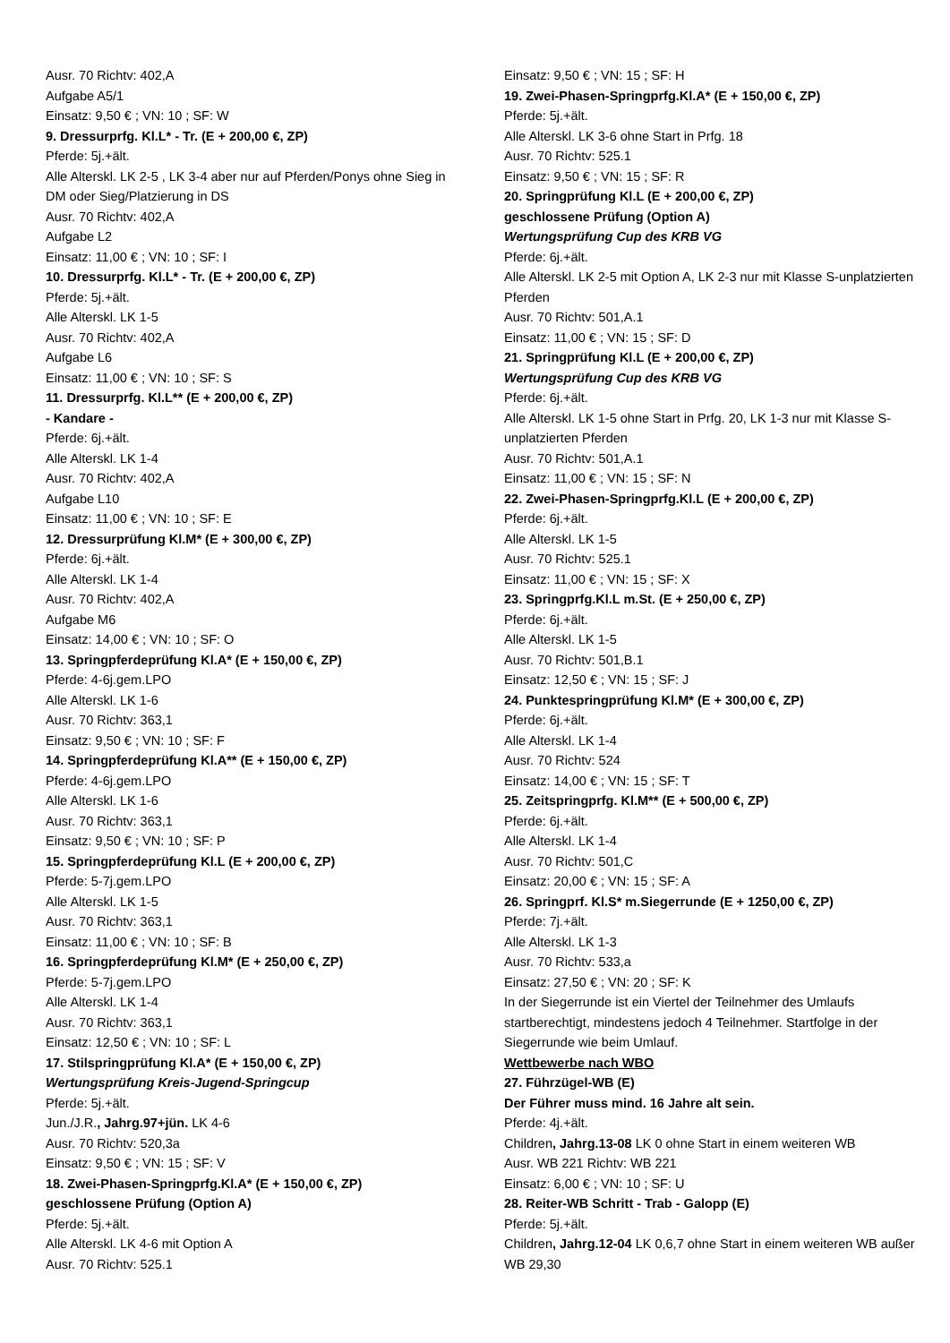Ausr. 70 Richtv: 402,A
Aufgabe A5/1
Einsatz: 9,50 € ; VN: 10 ; SF: W
9. Dressurprfg. Kl.L* - Tr. (E + 200,00 €, ZP)
Pferde: 5j.+ält.
Alle Alterskl. LK 2-5 , LK 3-4 aber nur auf Pferden/Ponys ohne Sieg in DM oder Sieg/Platzierung in DS
Ausr. 70 Richtv: 402,A
Aufgabe L2
Einsatz: 11,00 € ; VN: 10 ; SF: I
10. Dressurprfg. Kl.L* - Tr. (E + 200,00 €, ZP)
Pferde: 5j.+ält.
Alle Alterskl. LK 1-5
Ausr. 70 Richtv: 402,A
Aufgabe L6
Einsatz: 11,00 € ; VN: 10 ; SF: S
11. Dressurprfg. Kl.L** (E + 200,00 €, ZP)
- Kandare -
Pferde: 6j.+ält.
Alle Alterskl. LK 1-4
Ausr. 70 Richtv: 402,A
Aufgabe L10
Einsatz: 11,00 € ; VN: 10 ; SF: E
12. Dressurprüfung Kl.M* (E + 300,00 €, ZP)
Pferde: 6j.+ält.
Alle Alterskl. LK 1-4
Ausr. 70 Richtv: 402,A
Aufgabe M6
Einsatz: 14,00 € ; VN: 10 ; SF: O
13. Springpferdeprüfung Kl.A* (E + 150,00 €, ZP)
Pferde: 4-6j.gem.LPO
Alle Alterskl. LK 1-6
Ausr. 70 Richtv: 363,1
Einsatz: 9,50 € ; VN: 10 ; SF: F
14. Springpferdeprüfung Kl.A** (E + 150,00 €, ZP)
Pferde: 4-6j.gem.LPO
Alle Alterskl. LK 1-6
Ausr. 70 Richtv: 363,1
Einsatz: 9,50 € ; VN: 10 ; SF: P
15. Springpferdeprüfung Kl.L (E + 200,00 €, ZP)
Pferde: 5-7j.gem.LPO
Alle Alterskl. LK 1-5
Ausr. 70 Richtv: 363,1
Einsatz: 11,00 € ; VN: 10 ; SF: B
16. Springpferdeprüfung Kl.M* (E + 250,00 €, ZP)
Pferde: 5-7j.gem.LPO
Alle Alterskl. LK 1-4
Ausr. 70 Richtv: 363,1
Einsatz: 12,50 € ; VN: 10 ; SF: L
17. Stilspringprüfung Kl.A* (E + 150,00 €, ZP)
Wertungsprüfung Kreis-Jugend-Springcup
Pferde: 5j.+ält.
Jun./J.R., Jahrg.97+jün. LK 4-6
Ausr. 70 Richtv: 520,3a
Einsatz: 9,50 € ; VN: 15 ; SF: V
18. Zwei-Phasen-Springprfg.Kl.A* (E + 150,00 €, ZP)
geschlossene Prüfung (Option A)
Pferde: 5j.+ält.
Alle Alterskl. LK 4-6 mit Option A
Ausr. 70 Richtv: 525.1
Einsatz: 9,50 € ; VN: 15 ; SF: H
19. Zwei-Phasen-Springprfg.Kl.A* (E + 150,00 €, ZP)
Pferde: 5j.+ält.
Alle Alterskl. LK 3-6 ohne Start in Prfg. 18
Ausr. 70 Richtv: 525.1
Einsatz: 9,50 € ; VN: 15 ; SF: R
20. Springprüfung Kl.L (E + 200,00 €, ZP)
geschlossene Prüfung (Option A)
Wertungsprüfung Cup des KRB VG
Pferde: 6j.+ält.
Alle Alterskl. LK 2-5 mit Option A, LK 2-3 nur mit Klasse S-unplatzierten Pferden
Ausr. 70 Richtv: 501,A.1
Einsatz: 11,00 € ; VN: 15 ; SF: D
21. Springprüfung Kl.L (E + 200,00 €, ZP)
Wertungsprüfung Cup des KRB VG
Pferde: 6j.+ält.
Alle Alterskl. LK 1-5 ohne Start in Prfg. 20, LK 1-3 nur mit Klasse S-unplatzierten Pferden
Ausr. 70 Richtv: 501,A.1
Einsatz: 11,00 € ; VN: 15 ; SF: N
22. Zwei-Phasen-Springprfg.Kl.L (E + 200,00 €, ZP)
Pferde: 6j.+ält.
Alle Alterskl. LK 1-5
Ausr. 70 Richtv: 525.1
Einsatz: 11,00 € ; VN: 15 ; SF: X
23. Springprfg.Kl.L m.St. (E + 250,00 €, ZP)
Pferde: 6j.+ält.
Alle Alterskl. LK 1-5
Ausr. 70 Richtv: 501,B.1
Einsatz: 12,50 € ; VN: 15 ; SF: J
24. Punktespringprüfung Kl.M* (E + 300,00 €, ZP)
Pferde: 6j.+ält.
Alle Alterskl. LK 1-4
Ausr. 70 Richtv: 524
Einsatz: 14,00 € ; VN: 15 ; SF: T
25. Zeitspringprfg. Kl.M** (E + 500,00 €, ZP)
Pferde: 6j.+ält.
Alle Alterskl. LK 1-4
Ausr. 70 Richtv: 501,C
Einsatz: 20,00 € ; VN: 15 ; SF: A
26. Springprf. Kl.S* m.Siegerrunde (E + 1250,00 €, ZP)
Pferde: 7j.+ält.
Alle Alterskl. LK 1-3
Ausr. 70 Richtv: 533,a
Einsatz: 27,50 € ; VN: 20 ; SF: K
In der Siegerrunde ist ein Viertel der Teilnehmer des Umlaufs startberechtigt, mindestens jedoch 4 Teilnehmer. Startfolge in der Siegerrunde wie beim Umlauf.
Wettbewerbe nach WBO
27. Führzügel-WB (E)
Der Führer muss mind. 16 Jahre alt sein.
Pferde: 4j.+ält.
Children, Jahrg.13-08 LK 0 ohne Start in einem weiteren WB
Ausr. WB 221 Richtv: WB 221
Einsatz: 6,00 € ; VN: 10 ; SF: U
28. Reiter-WB Schritt - Trab - Galopp (E)
Pferde: 5j.+ält.
Children, Jahrg.12-04 LK 0,6,7 ohne Start in einem weiteren WB außer WB 29,30